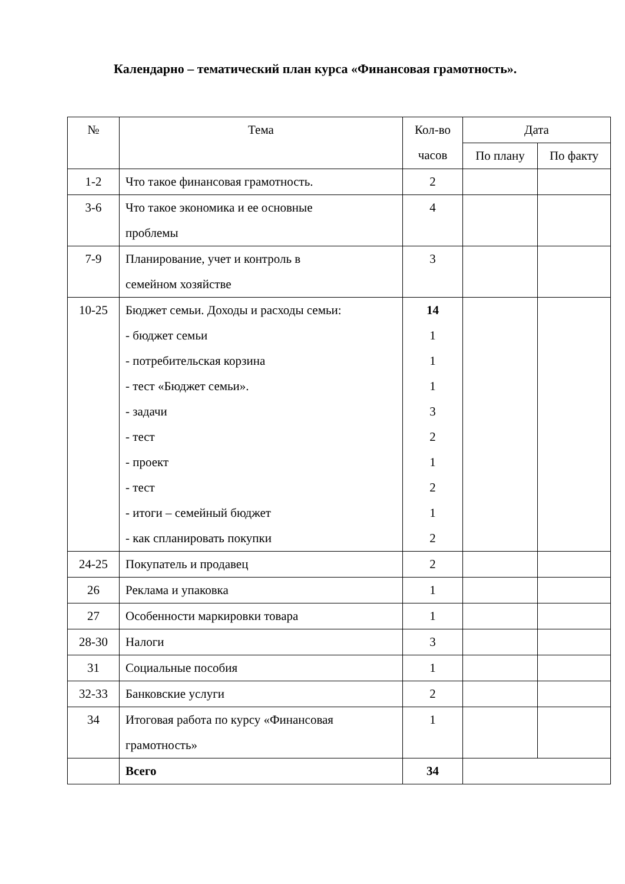Календарно – тематический план курса «Финансовая грамотность».
| № | Тема | Кол-во часов | Дата | |
| --- | --- | --- | --- | --- |
| | | | По плану | По факту |
| 1-2 | Что такое финансовая грамотность. | 2 | | |
| 3-6 | Что такое экономика и ее основные проблемы | 4 | | |
| 7-9 | Планирование, учет и контроль в семейном хозяйстве | 3 | | |
| 10-25 | Бюджет семьи. Доходы и расходы семьи: - бюджет семьи - потребительская корзина - тест «Бюджет семьи». - задачи - тест - проект - тест - итоги – семейный бюджет - как спланировать покупки | 14 1 1 1 3 2 1 2 1 2 | | |
| 24-25 | Покупатель и продавец | 2 | | |
| 26 | Реклама и упаковка | 1 | | |
| 27 | Особенности маркировки товара | 1 | | |
| 28-30 | Налоги | 3 | | |
| 31 | Социальные пособия | 1 | | |
| 32-33 | Банковские услуги | 2 | | |
| 34 | Итоговая работа по курсу «Финансовая грамотность» | 1 | | |
| | Всего | 34 | | |